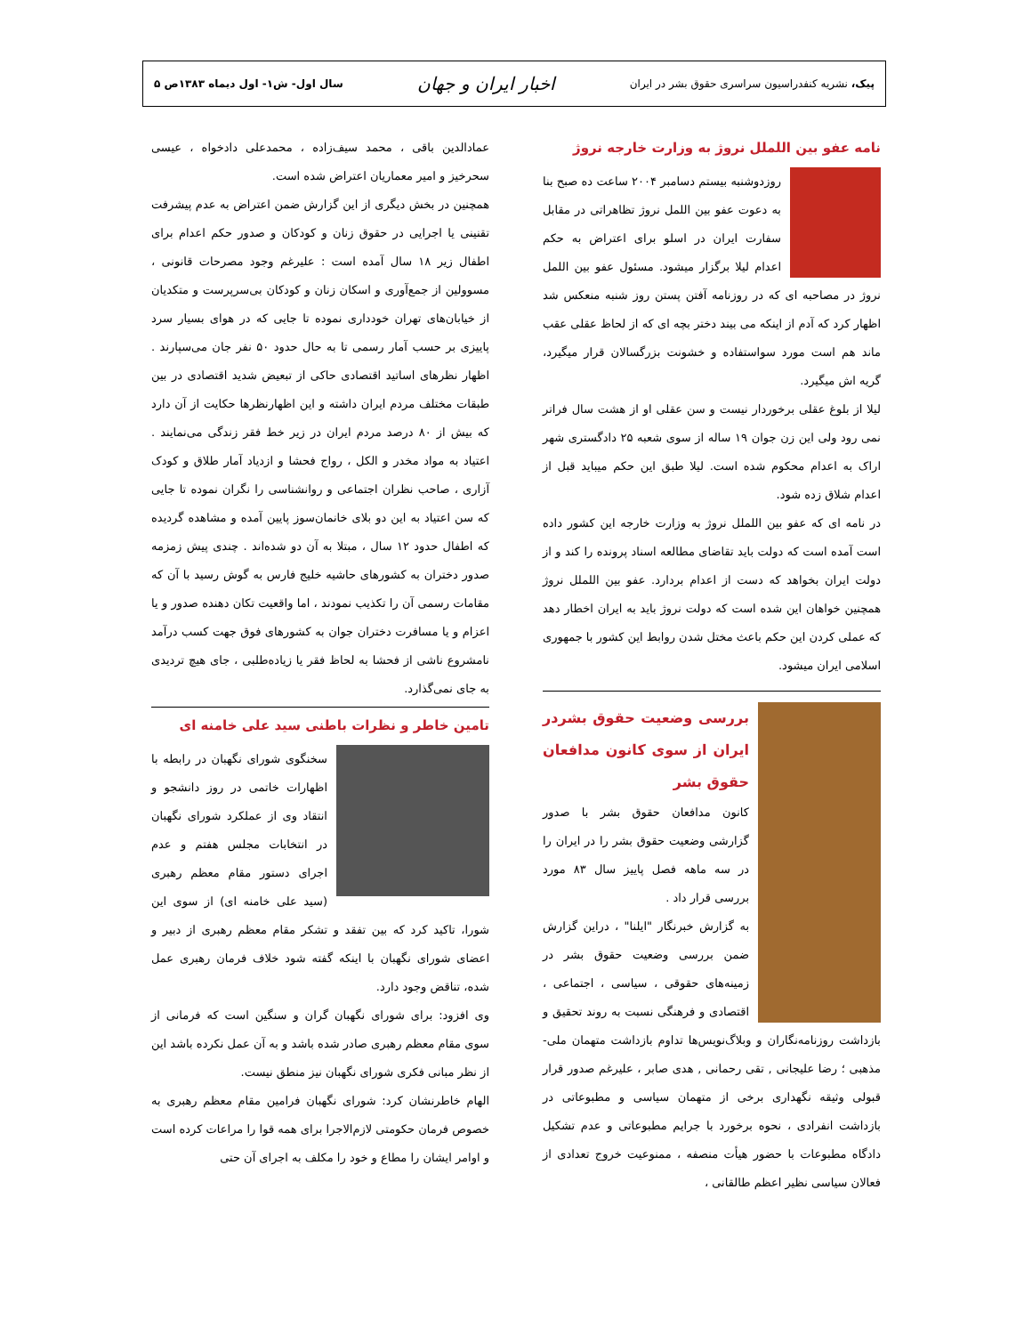پیک، نشریه کنفدراسیون سراسری حقوق بشر در ایران اخبار ایران و جهان سال اول- ش۱- اول دیماه ۱۳۸۳ص ۵
نامه عفو بین اللملل نروژ به وزارت خارجه نروژ
روزدوشنبه بیستم دسامبر ۲۰۰۴ ساعت ده صبح بنا به دعوت عفو بین اللمل نروژ تظاهراتی در مقابل سفارت ایران در اسلو برای اعتراض به حکم اعدام لیلا برگزار میشود. مسئول عفو بین اللمل نروژ در مصاحبه ای که در روزنامه آفتن پستن روز شنبه منعکس شد اظهار کرد که آدم از اینکه می بیند دختر بچه ای که از لحاظ عقلی عقب ماند هم است مورد سواستفاده و خشونت بزرگسالان قرار میگیرد، گریه اش میگیرد.
لیلا از بلوغ عقلی برخوردار نیست و سن عقلی او از هشت سال فراتر نمی رود ولی این زن جوان ۱۹ ساله از سوی شعبه ۲۵ دادگستری شهر اراک به اعدام محکوم شده است. لیلا طبق این حکم میباید قبل از اعدام شلاق زده شود.
در نامه ای که عفو بین اللملل نروژ به وزارت خارجه این کشور داده است آمده است که دولت باید تقاضای مطالعه اسناد پرونده را کند و از دولت ایران بخواهد که دست از اعدام بردارد. عفو بین اللملل نروژ همچنین خواهان این شده است که دولت نروژ باید به ایران اخطار دهد که عملی کردن این حکم باعث مختل شدن روابط این کشور با جمهوری اسلامی ایران میشود.
بررسی وضعیت حقوق بشردر ایران از سوی کانون مدافعان حقوق بشر
کانون مدافعان حقوق بشر با صدور گزارشی وضعیت حقوق بشر را در ایران را در سه ماهه فصل پاییز سال ۸۳ مورد بررسی قرار داد .
به گزارش خبرنگار "ایلنا" ، دراین گزارش ضمن بررسی وضعیت حقوق بشر در زمینه‌های حقوقی ، سیاسی ، اجتماعی ، اقتصادی و فرهنگی نسبت به روند تحقیق و بازداشت روزنامه‌نگاران و وبلاگ‌نویس‌ها تداوم بازداشت متهمان ملی-مذهبی ؛ رضا علیجانی , تقی رحمانی , هدی صابر ، علیرغم صدور قرار قبولی وثیقه نگهداری برخی از متهمان سیاسی و مطبوعاتی در بازداشت انفرادی ، نحوه برخورد با جرایم مطبوعاتی و عدم تشکیل دادگاه مطبوعات با حضور هیأت منصفه ، ممنوعیت خروج تعدادی از فعالان سیاسی نظیر اعظم طالقانی ،
عمادالدین باقی ، محمد سیف‌زاده ، محمدعلی دادخواه ، عیسی سحرخیز و امیر معماریان اعتراض شده است.
همچنین در بخش دیگری از این گزارش ضمن اعتراض به عدم پیشرفت تقنینی یا اجرایی در حقوق زنان و کودکان و صدور حکم اعدام برای اطفال زیر ۱۸ سال آمده است : علیرغم وجود مصرحات قانونی ، مسوولین از جمع‌آوری و اسکان زنان و کودکان بی‌سرپرست و متکدیان از خیابان‌های تهران خودداری نموده تا جایی که در هوای بسیار سرد پاییزی بر حسب آمار رسمی تا به حال حدود ۵۰ نفر جان می‌سپارند . اظهار نظرهای اساتید اقتصادی حاکی از تبعیض شدید اقتصادی در بین طبقات مختلف مردم ایران داشته و این اظهارنظرها حکایت از آن دارد که بیش از ۸۰ درصد مردم ایران در زیر خط فقر زندگی می‌نمایند . اعتیاد به مواد مخدر و الکل ، رواج فحشا و ازدیاد آمار طلاق و کودک آزاری ، صاحب نظران اجتماعی و روانشناسی را نگران نموده تا جایی که سن اعتیاد به این دو بلای خانمان‌سوز پایین آمده و مشاهده گردیده که اطفال حدود ۱۲ سال ، مبتلا به آن دو شده‌اند . چندی پیش زمزمه صدور دختران به کشورهای حاشیه خلیج فارس به گوش رسید با آن که مقامات رسمی آن را تکذیب نمودند ، اما واقعیت تکان دهنده صدور و یا اعزام و یا مسافرت دختران جوان به کشورهای فوق جهت کسب درآمد نامشروع ناشی از فحشا به لحاظ فقر یا زیاده‌طلبی ، جای هیچ تردیدی به جای نمی‌گذارد.
تامین خاطر و نظرات باطنی سید علی خامنه ای
سخنگوی شورای نگهبان در رابطه با اظهارات خاتمی در روز دانشجو و انتقاد وی از عملکرد شورای نگهبان در انتخابات مجلس هفتم و عدم اجرای دستور مقام معظم رهبری (سید علی خامنه ای) از سوی این شورا، تاکید کرد که بین تفقد و تشکر مقام معظم رهبری از دبیر و اعضای شورای نگهبان با اینکه گفته شود خلاف فرمان رهبری عمل شده، تناقض وجود دارد.
وی افزود: برای شورای نگهبان گران و سنگین است که فرمانی از سوی مقام معظم رهبری صادر شده باشد و به آن عمل نکرده باشد این از نظر مبانی فکری شورای نگهبان نیز منطق نیست.
الهام خاطرنشان کرد: شورای نگهبان فرامین مقام معظم رهبری به خصوص فرمان حکومتی لازم‌الاجرا برای همه قوا را مراعات کرده است و اوامر ایشان را مطاع و خود را مکلف به اجرای آن حتی